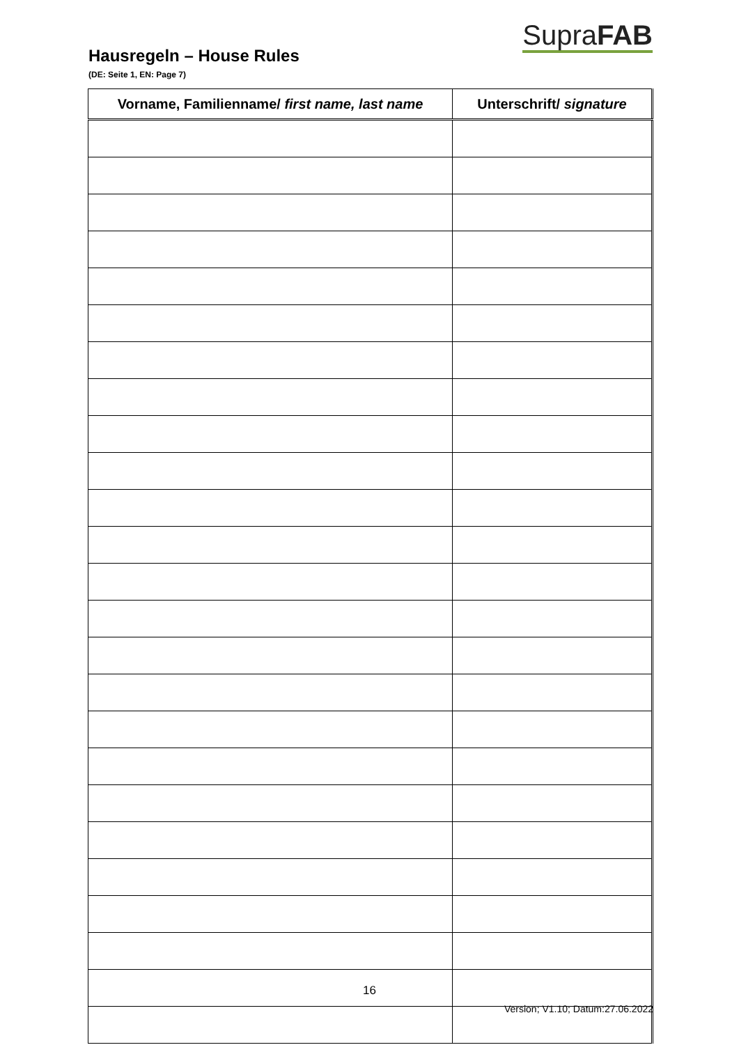SupraFAB
Hausregeln – House Rules
(DE: Seite 1, EN: Page 7)
| Vorname, Familienname/ first name, last name | Unterschrift/ signature |
| --- | --- |
16
Version; V1.10; Datum:27.06.2022